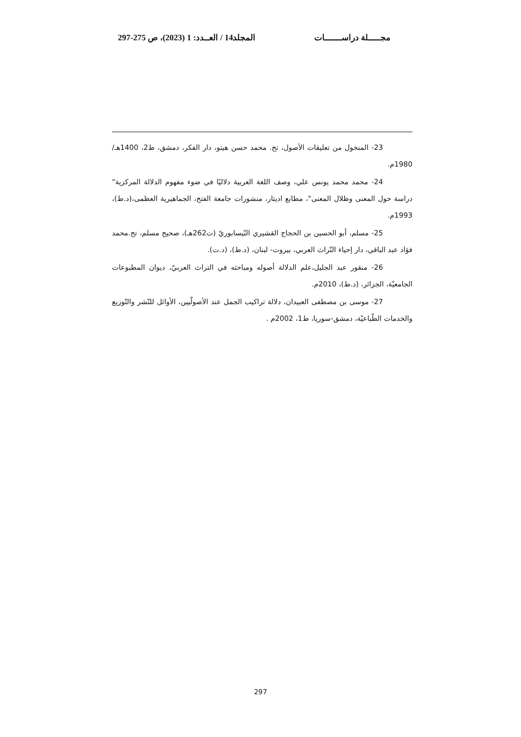مجـــــلة دراســـــــات المجلد14 / العــدد: 1 (2023)، ص 275-297
23- المنخول من تعليقات الأصول، تح. محمد حسن هيتو، دار الفكر، دمشق، ط2، 1400هـ/ 1980م.
24- محمد محمد يونس علي، وصف اللغة العربية دلاليًا في ضوء مفهوم الدلالة المركزية" دراسة حول المعنى وظلال المعنى"، مطابع اديتار، منشورات جامعة الفتح، الجماهيرية العظمى،(د.ط)، 1993م.
25- مسلم، أبو الحسين بن الحجاج القشيري النّيسابوريّ (ت262هـ)، صحيح مسلم، تح.محمد فؤاد عبد الباقي، دار إحياء التّراث العربي، بيروت- لبنان، (د.ط)، (د.ت).
26- منقور عبد الجليل،علم الدلالة أصوله ومباحثه في التراث العربيّ، ديوان المطبوعات الجامعيّة، الجزائر، (د.ط)، 2010م.
27- موسى بن مصطفى العبيدان، دلالة تراكيب الجمل عند الأصولّيين، الأوائل للنّشر والتّوزيع والخدمات الطّباعيّة، دمشق-سوريا، ط1، 2002م .
297